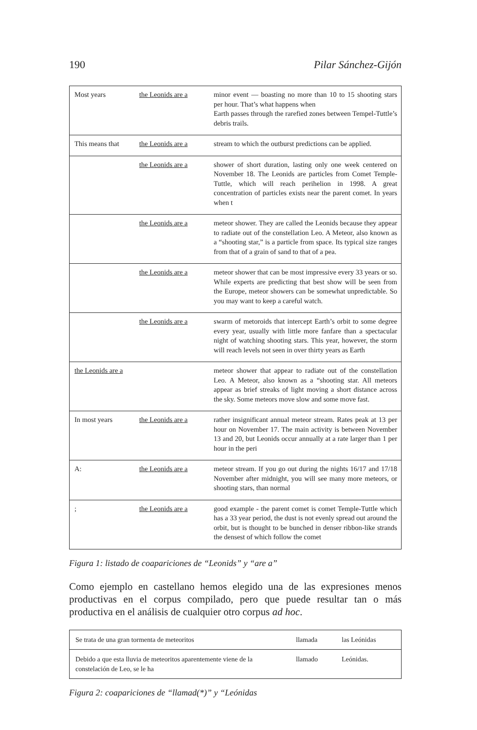190 Pilar Sánchez-Gijón
| Most years | the Leonids are a | minor event — boasting no more than 10 to 15 shooting stars per hour. That’s what happens when Earth passes through the rarefied zones between Tempel-Tuttle’s debris trails. |
| This means that | the Leonids are a | stream to which the outburst predictions can be applied. |
| | the Leonids are a | shower of short duration, lasting only one week centered on November 18. The Leonids are particles from Comet Temple-Tuttle, which will reach perihelion in 1998. A great concentration of particles exists near the parent comet. In years when t |
| | the Leonids are a | meteor shower. They are called the Leonids because they appear to radiate out of the constellation Leo. A Meteor, also known as a “shooting star,” is a particle from space. Its typical size ranges from that of a grain of sand to that of a pea. |
| | the Leonids are a | meteor shower that can be most impressive every 33 years or so. While experts are predicting that best show will be seen from the Europe, meteor showers can be somewhat unpredictable. So you may want to keep a careful watch. |
| | the Leonids are a | swarm of metoroids that intercept Earth’s orbit to some degree every year, usually with little more fanfare than a spectacular night of watching shooting stars. This year, however, the storm will reach levels not seen in over thirty years as Earth |
| the Leonids are a | | meteor shower that appear to radiate out of the constellation Leo. A Meteor, also known as a “shooting star. All meteors appear as brief streaks of light moving a short distance across the sky. Some meteors move slow and some move fast. |
| In most years | the Leonids are a | rather insignificant annual meteor stream. Rates peak at 13 per hour on November 17. The main activity is between November 13 and 20, but Leonids occur annually at a rate larger than 1 per hour in the peri |
| A: | the Leonids are a | meteor stream. If you go out during the nights 16/17 and 17/18 November after midnight, you will see many more meteors, or shooting stars, than normal |
| ; | the Leonids are a | good example - the parent comet is comet Temple-Tuttle which has a 33 year period, the dust is not evenly spread out around the orbit, but is thought to be bunched in denser ribbon-like strands the densest of which follow the comet |
Figura 1: listado de coapariciones de “Leonids” y “are a”
Como ejemplo en castellano hemos elegido una de las expresiones menos productivas en el corpus compilado, pero que puede resultar tan o más productiva en el análisis de cualquier otro corpus ad hoc.
| Se trata de una gran tormenta de meteoritos | llamada | las Leónidas |
| Debido a que esta lluvia de meteoritos aparentemente viene de la constelación de Leo, se le ha | llamado | Leónidas. |
Figura 2: coapariciones de “llamad(*)” y “Leónidas